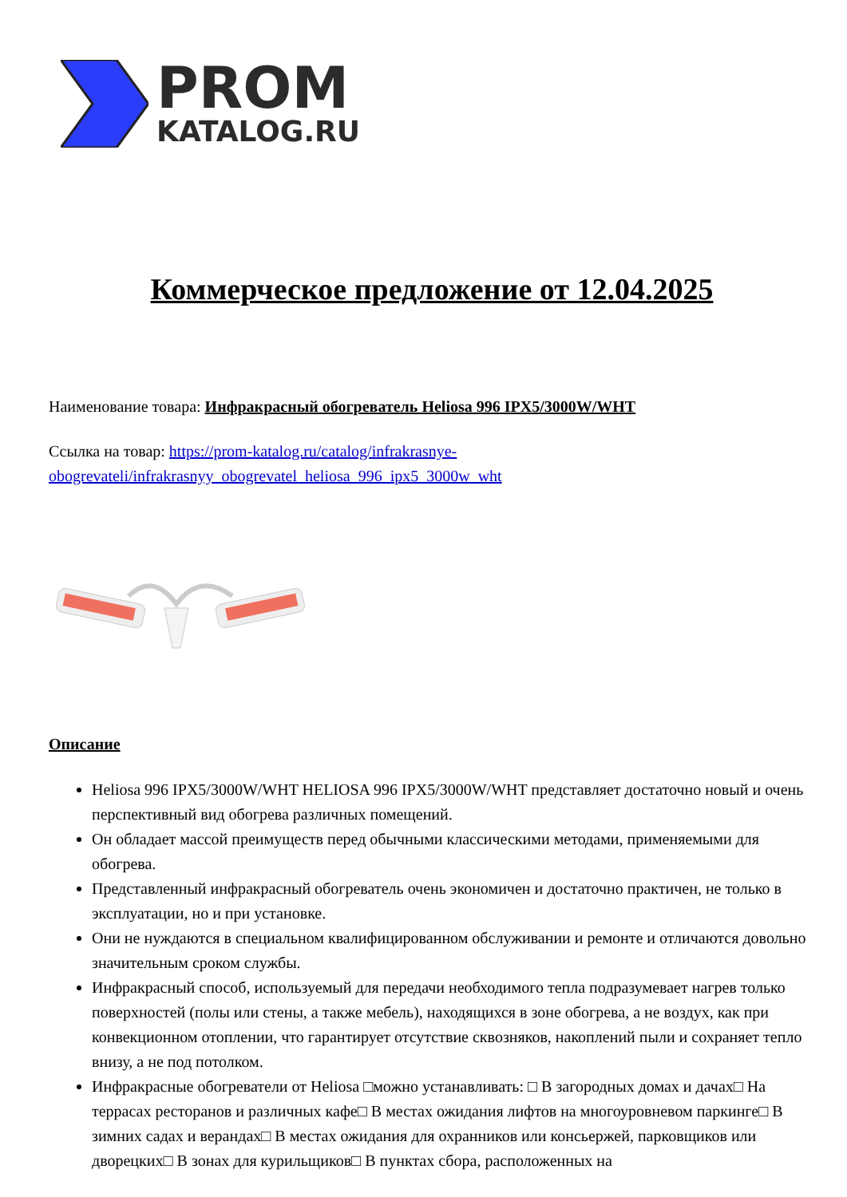PROM
KATALOG.RU
Коммерческое предложение от 12.04.2025
Наименование товара: Инфракрасный обогреватель Heliosa 996 IPX5/3000W/WHT
Ссылка на товар: https://prom-katalog.ru/catalog/infrakrasnye-obogrevateli/infrakrasnyy_obogrevatel_heliosa_996_ipx5_3000w_wht
Описание
Heliosa 996 IPX5/3000W/WHT HELIOSA 996 IPX5/3000W/WHT представляет достаточно новый и очень перспективный вид обогрева различных помещений.
Он обладает массой преимуществ перед обычными классическими методами, применяемыми для обогрева.
Представленный инфракрасный обогреватель очень экономичен и достаточно практичен, не только в эксплуатации, но и при установке.
Они не нуждаются в специальном квалифицированном обслуживании и ремонте и отличаются довольно значительным сроком службы.
Инфракрасный способ, используемый для передачи необходимого тепла подразумевает нагрев только поверхностей (полы или стены, а также мебель), находящихся в зоне обогрева, а не воздух, как при конвекционном отоплении, что гарантирует отсутствие сквозняков, накоплений пыли и сохраняет тепло внизу, а не под потолком.
Инфракрасные обогреватели от Heliosa □можно устанавливать: □ В загородных домах и дачах□ На террасах ресторанов и различных кафе□ В местах ожидания лифтов на многоуровневом паркинге□ В зимних садах и верандах□ В местах ожидания для охранников или консьержей, парковщиков или дворецких□ В зонах для курильщиков□ В пунктах сбора, расположенных на